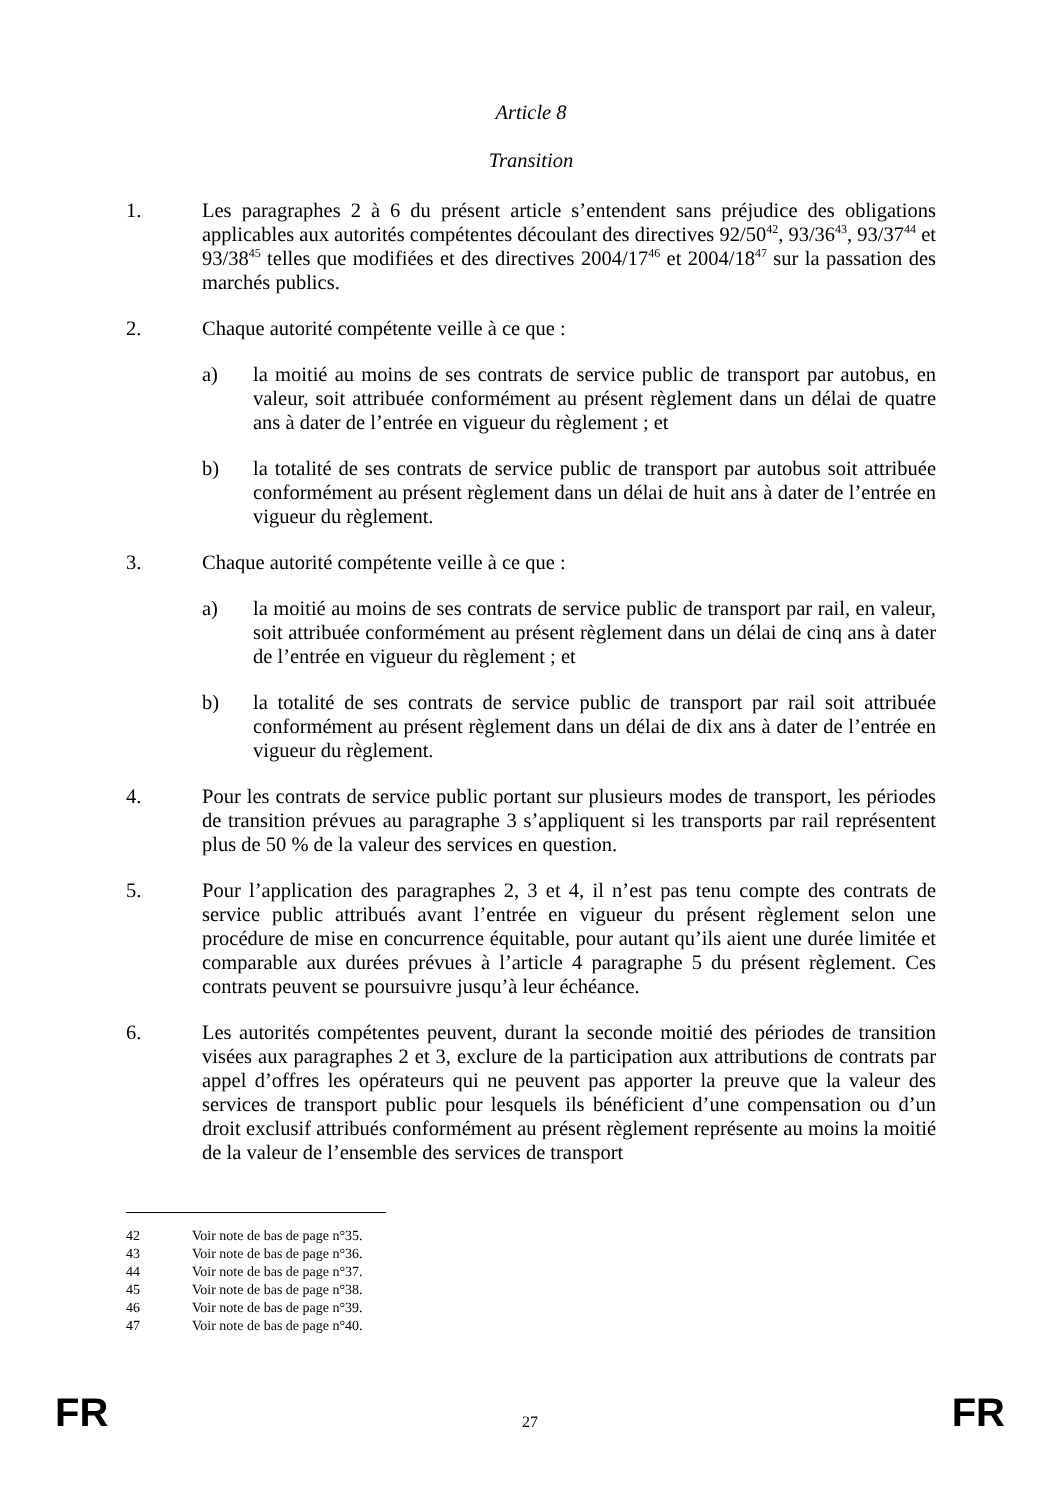Article 8
Transition
1. Les paragraphes 2 à 6 du présent article s’entendent sans préjudice des obligations applicables aux autorités compétentes découlant des directives 92/50<sup>42</sup>, 93/36<sup>43</sup>, 93/37<sup>44</sup> et 93/38<sup>45</sup> telles que modifiées et des directives 2004/17<sup>46</sup> et 2004/18<sup>47</sup> sur la passation des marchés publics.
2. Chaque autorité compétente veille à ce que :
a) la moitié au moins de ses contrats de service public de transport par autobus, en valeur, soit attribuée conformément au présent règlement dans un délai de quatre ans à dater de l’entrée en vigueur du règlement ; et
b) la totalité de ses contrats de service public de transport par autobus soit attribuée conformément au présent règlement dans un délai de huit ans à dater de l’entrée en vigueur du règlement.
3. Chaque autorité compétente veille à ce que :
a) la moitié au moins de ses contrats de service public de transport par rail, en valeur, soit attribuée conformément au présent règlement dans un délai de cinq ans à dater de l’entrée en vigueur du règlement ; et
b) la totalité de ses contrats de service public de transport par rail soit attribuée conformément au présent règlement dans un délai de dix ans à dater de l’entrée en vigueur du règlement.
4. Pour les contrats de service public portant sur plusieurs modes de transport, les périodes de transition prévues au paragraphe 3 s’appliquent si les transports par rail représentent plus de 50 % de la valeur des services en question.
5. Pour l’application des paragraphes 2, 3 et 4, il n’est pas tenu compte des contrats de service public attribués avant l’entrée en vigueur du présent règlement selon une procédure de mise en concurrence équitable, pour autant qu’ils aient une durée limitée et comparable aux durées prévues à l’article 4 paragraphe 5 du présent règlement. Ces contrats peuvent se poursuivre jusqu’à leur échéance.
6. Les autorités compétentes peuvent, durant la seconde moitié des périodes de transition visées aux paragraphes 2 et 3, exclure de la participation aux attributions de contrats par appel d’offres les opérateurs qui ne peuvent pas apporter la preuve que la valeur des services de transport public pour lesquels ils bénéficient d’une compensation ou d’un droit exclusif attribués conformément au présent règlement représente au moins la moitié de la valeur de l’ensemble des services de transport
42 Voir note de bas de page n°35.
43 Voir note de bas de page n°36.
44 Voir note de bas de page n°37.
45 Voir note de bas de page n°38.
46 Voir note de bas de page n°39.
47 Voir note de bas de page n°40.
FR 27 FR